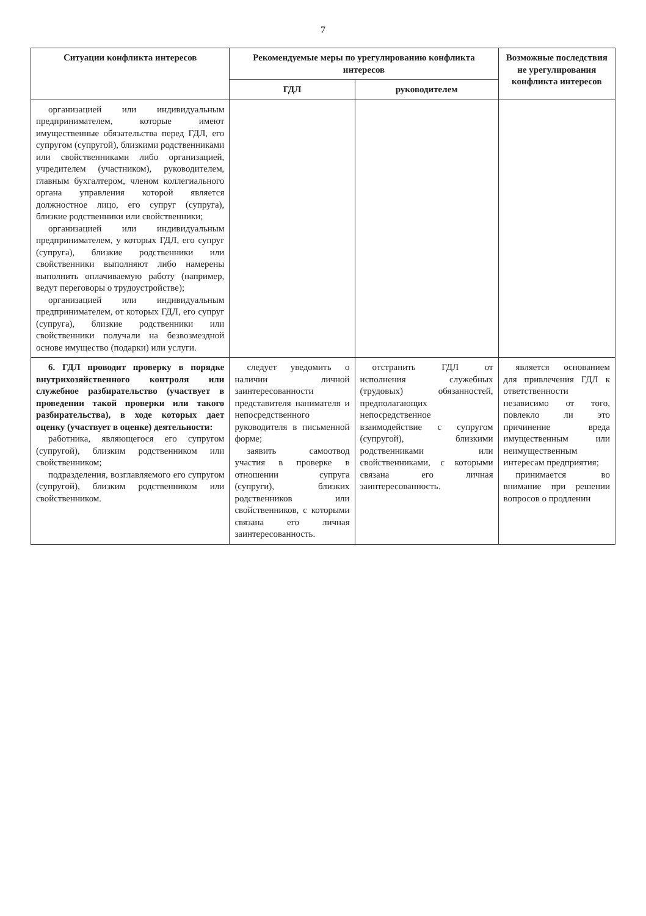7
| Ситуации конфликта интересов | Рекомендуемые меры по урегулированию конфликта интересов | | Возможные последствия не урегулирования конфликта интересов |
| --- | --- | --- | --- |
| | ГДЛ | руководителем | |
| организацией или индивидуальным предпринимателем, которые имеют имущественные обязательства перед ГДЛ, его супругом (супругой), близкими родственниками или свойственниками либо организацией, учредителем (участником), руководителем, главным бухгалтером, членом коллегиального органа управления которой является должностное лицо, его супруг (супруга), близкие родственники или свойственники; организацией или индивидуальным предпринимателем, у которых ГДЛ, его супруг (супруга), близкие родственники или свойственники выполняют либо намерены выполнить оплачиваемую работу (например, ведут переговоры о трудоустройстве); организацией или индивидуальным предпринимателем, от которых ГДЛ, его супруг (супруга), близкие родственники или свойственники получали на безвозмездной основе имущество (подарки) или услуги. | | | |
| 6. ГДЛ проводит проверку в порядке внутрихозяйственного контроля или служебное разбирательство (участвует в проведении такой проверки или такого разбирательства), в ходе которых дает оценку (участвует в оценке) деятельности: работника, являющегося его супругом (супругой), близким родственником или свойственником; подразделения, возглавляемого его супругом (супругой), близким родственником или свойственником. | следует уведомить о наличии личной заинтересованности представителя нанимателя и непосредственного руководителя в письменной форме; заявить самоотвод участия в проверке в отношении супруга (супруги), близких родственников или свойственников, с которыми связана его личная заинтересованность. | отстранить ГДЛ от исполнения служебных (трудовых) обязанностей, предполагающих непосредственное взаимодействие с супругом (супругой), близкими родственниками или свойственниками, с которыми связана его личная заинтересованность. | является основанием для привлечения ГДЛ к ответственности независимо от того, повлекло ли это причинение вреда имущественным или неимущественным интересам предприятия; принимается во внимание при решении вопросов о продлении |